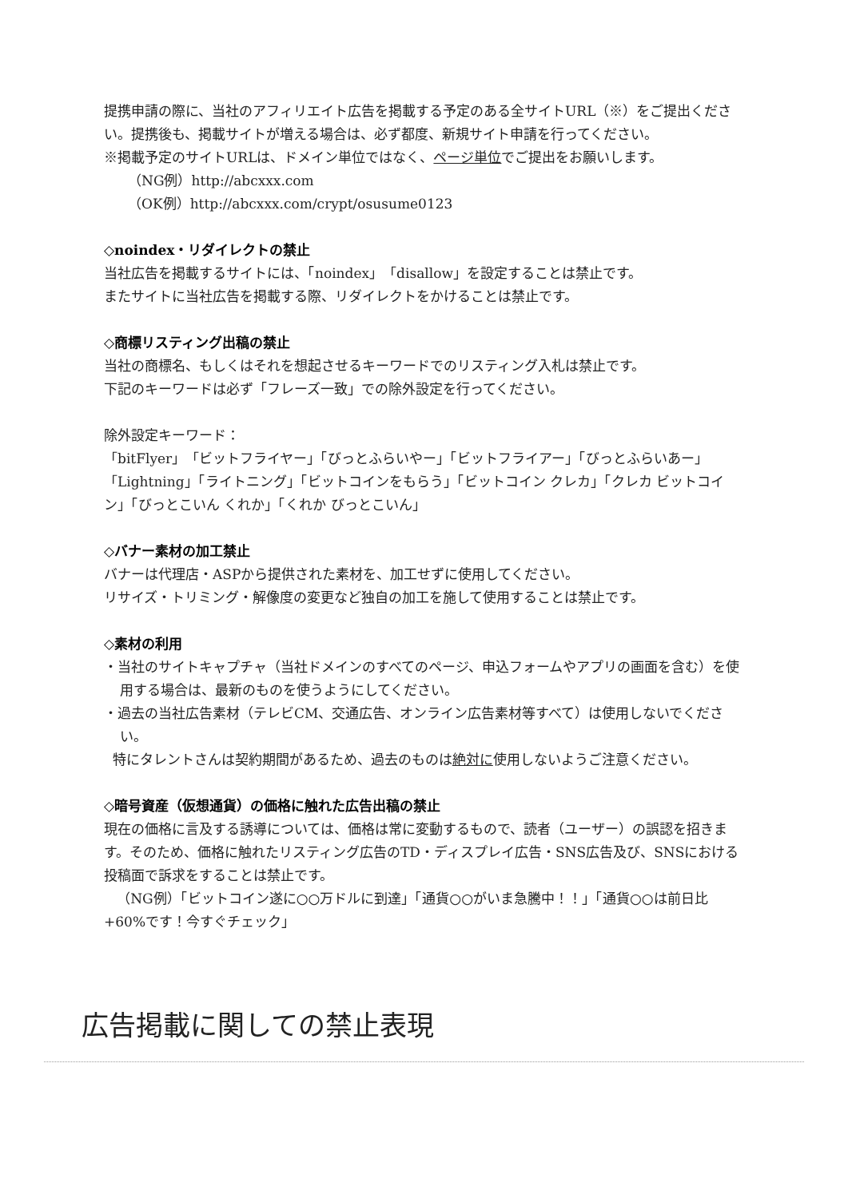提携申請の際に、当社のアフィリエイト広告を掲載する予定のある全サイトURL（※）をご提出ください。提携後も、掲載サイトが増える場合は、必ず都度、新規サイト申請を行ってください。
※掲載予定のサイトURLは、ドメイン単位ではなく、ページ単位でご提出をお願いします。
（NG例）http://abcxxx.com
（OK例）http://abcxxx.com/crypt/osusume0123
◇noindex・リダイレクトの禁止
当社広告を掲載するサイトには、「noindex」「disallow」を設定することは禁止です。
またサイトに当社広告を掲載する際、リダイレクトをかけることは禁止です。
◇商標リスティング出稿の禁止
当社の商標名、もしくはそれを想起させるキーワードでのリスティング入札は禁止です。
下記のキーワードは必ず「フレーズ一致」での除外設定を行ってください。
除外設定キーワード：
「bitFlyer」「ビットフライヤー」「びっとふらいやー」「ビットフライアー」「びっとふらいあー」「Lightning」「ライトニング」「ビットコインをもらう」「ビットコイン クレカ」「クレカ ビットコイン」「びっとこいん くれか」「くれか びっとこいん」
◇バナー素材の加工禁止
バナーは代理店・ASPから提供された素材を、加工せずに使用してください。
リサイズ・トリミング・解像度の変更など独自の加工を施して使用することは禁止です。
◇素材の利用
・当社のサイトキャプチャ（当社ドメインのすべてのページ、申込フォームやアプリの画面を含む）を使用する場合は、最新のものを使うようにしてください。
・過去の当社広告素材（テレビCM、交通広告、オンライン広告素材等すべて）は使用しないでください。
特にタレントさんは契約期間があるため、過去のものは絶対に使用しないようご注意ください。
◇暗号資産（仮想通貨）の価格に触れた広告出稿の禁止
現在の価格に言及する誘導については、価格は常に変動するもので、読者（ユーザー）の誤認を招きます。そのため、価格に触れたリスティング広告のTD・ディスプレイ広告・SNS広告及び、SNSにおける投稿面で訴求をすることは禁止です。
（NG例）「ビットコイン遂に○○万ドルに到達」「通貨○○がいま急騰中！！」「通貨○○は前日比+60%です！今すぐチェック」
広告掲載に関しての禁止表現